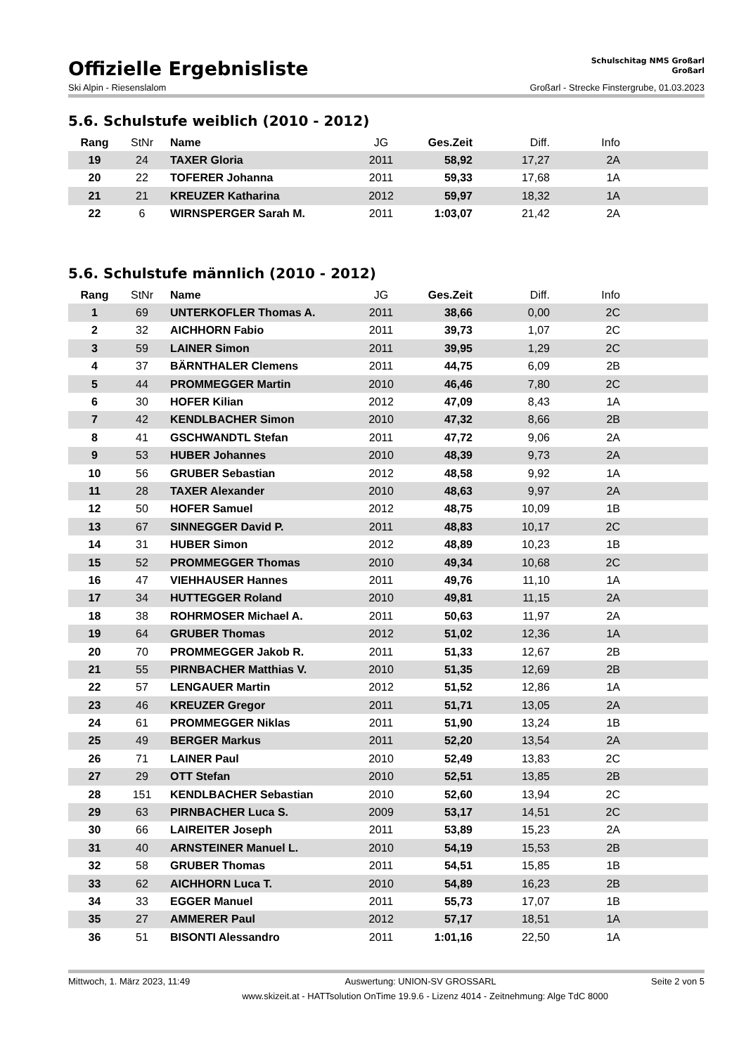Offizielle Ergebnisliste
Schulschitag NMS Großarl
Großarl
Ski Alpin - Riesenslalom Großarl - Strecke Finstergrube, 01.03.2023
5.6. Schulstufe weiblich (2010 - 2012)
| Rang | StNr | Name | JG | Ges.Zeit | Diff. | Info | |
| --- | --- | --- | --- | --- | --- | --- | --- |
| 19 | 24 | TAXER Gloria | 2011 | 58,92 | 17,27 | 2A | |
| 20 | 22 | TOFERER Johanna | 2011 | 59,33 | 17,68 | 1A | |
| 21 | 21 | KREUZER Katharina | 2012 | 59,97 | 18,32 | 1A | |
| 22 | 6 | WIRNSPERGER Sarah M. | 2011 | 1:03,07 | 21,42 | 2A | |
5.6. Schulstufe männlich (2010 - 2012)
| Rang | StNr | Name | JG | Ges.Zeit | Diff. | Info | |
| --- | --- | --- | --- | --- | --- | --- | --- |
| 1 | 69 | UNTERKOFLER Thomas A. | 2011 | 38,66 | 0,00 | 2C | |
| 2 | 32 | AICHHORN Fabio | 2011 | 39,73 | 1,07 | 2C | |
| 3 | 59 | LAINER Simon | 2011 | 39,95 | 1,29 | 2C | |
| 4 | 37 | BÄRNTHALER Clemens | 2011 | 44,75 | 6,09 | 2B | |
| 5 | 44 | PROMMEGGER Martin | 2010 | 46,46 | 7,80 | 2C | |
| 6 | 30 | HOFER Kilian | 2012 | 47,09 | 8,43 | 1A | |
| 7 | 42 | KENDLBACHER Simon | 2010 | 47,32 | 8,66 | 2B | |
| 8 | 41 | GSCHWANDTL Stefan | 2011 | 47,72 | 9,06 | 2A | |
| 9 | 53 | HUBER Johannes | 2010 | 48,39 | 9,73 | 2A | |
| 10 | 56 | GRUBER Sebastian | 2012 | 48,58 | 9,92 | 1A | |
| 11 | 28 | TAXER Alexander | 2010 | 48,63 | 9,97 | 2A | |
| 12 | 50 | HOFER Samuel | 2012 | 48,75 | 10,09 | 1B | |
| 13 | 67 | SINNEGGER David P. | 2011 | 48,83 | 10,17 | 2C | |
| 14 | 31 | HUBER Simon | 2012 | 48,89 | 10,23 | 1B | |
| 15 | 52 | PROMMEGGER Thomas | 2010 | 49,34 | 10,68 | 2C | |
| 16 | 47 | VIEHHAUSER Hannes | 2011 | 49,76 | 11,10 | 1A | |
| 17 | 34 | HUTTEGGER Roland | 2010 | 49,81 | 11,15 | 2A | |
| 18 | 38 | ROHRMOSER Michael A. | 2011 | 50,63 | 11,97 | 2A | |
| 19 | 64 | GRUBER Thomas | 2012 | 51,02 | 12,36 | 1A | |
| 20 | 70 | PROMMEGGER Jakob R. | 2011 | 51,33 | 12,67 | 2B | |
| 21 | 55 | PIRNBACHER Matthias V. | 2010 | 51,35 | 12,69 | 2B | |
| 22 | 57 | LENGAUER Martin | 2012 | 51,52 | 12,86 | 1A | |
| 23 | 46 | KREUZER Gregor | 2011 | 51,71 | 13,05 | 2A | |
| 24 | 61 | PROMMEGGER Niklas | 2011 | 51,90 | 13,24 | 1B | |
| 25 | 49 | BERGER Markus | 2011 | 52,20 | 13,54 | 2A | |
| 26 | 71 | LAINER Paul | 2010 | 52,49 | 13,83 | 2C | |
| 27 | 29 | OTT Stefan | 2010 | 52,51 | 13,85 | 2B | |
| 28 | 151 | KENDLBACHER Sebastian | 2010 | 52,60 | 13,94 | 2C | |
| 29 | 63 | PIRNBACHER Luca S. | 2009 | 53,17 | 14,51 | 2C | |
| 30 | 66 | LAIREITER Joseph | 2011 | 53,89 | 15,23 | 2A | |
| 31 | 40 | ARNSTEINER Manuel L. | 2010 | 54,19 | 15,53 | 2B | |
| 32 | 58 | GRUBER Thomas | 2011 | 54,51 | 15,85 | 1B | |
| 33 | 62 | AICHHORN Luca T. | 2010 | 54,89 | 16,23 | 2B | |
| 34 | 33 | EGGER Manuel | 2011 | 55,73 | 17,07 | 1B | |
| 35 | 27 | AMMERER Paul | 2012 | 57,17 | 18,51 | 1A | |
| 36 | 51 | BISONTI Alessandro | 2011 | 1:01,16 | 22,50 | 1A | |
Mittwoch, 1. März 2023, 11:49 Auswertung: UNION-SV GROSSARL Seite 2 von 5
www.skizeit.at - HATTsolution OnTime 19.9.6 - Lizenz 4014 - Zeitnehmung: Alge TdC 8000